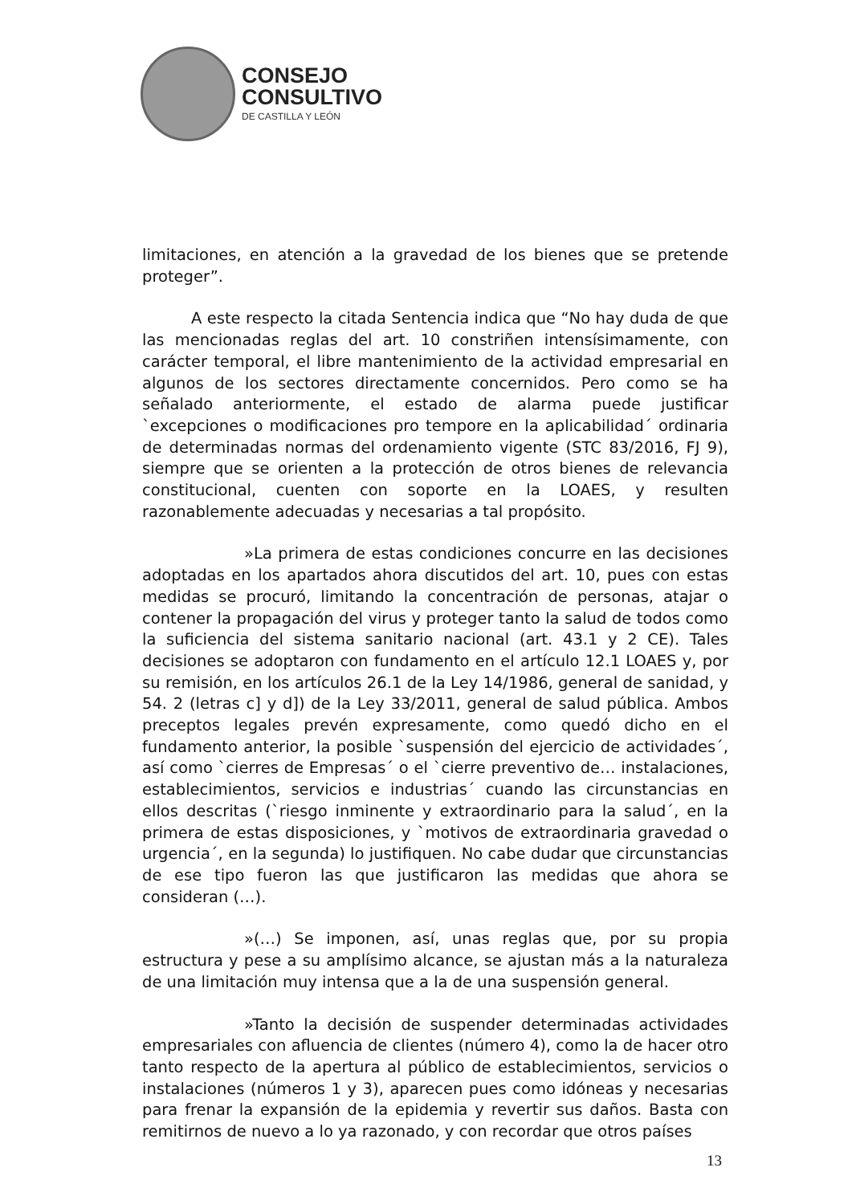CONSEJO
CONSULTIVO
DE CASTILLA Y LEÓN
limitaciones, en atención a la gravedad de los bienes que se pretende proteger”.
A este respecto la citada Sentencia indica que “No hay duda de que las mencionadas reglas del art. 10 constriñen intensísimamente, con carácter temporal, el libre mantenimiento de la actividad empresarial en algunos de los sectores directamente concernidos. Pero como se ha señalado anteriormente, el estado de alarma puede justificar `excepciones o modificaciones pro tempore en la aplicabilidad´ ordinaria de determinadas normas del ordenamiento vigente (STC 83/2016, FJ 9), siempre que se orienten a la protección de otros bienes de relevancia constitucional, cuenten con soporte en la LOAES, y resulten razonablemente adecuadas y necesarias a tal propósito.
»La primera de estas condiciones concurre en las decisiones adoptadas en los apartados ahora discutidos del art. 10, pues con estas medidas se procuró, limitando la concentración de personas, atajar o contener la propagación del virus y proteger tanto la salud de todos como la suficiencia del sistema sanitario nacional (art. 43.1 y 2 CE). Tales decisiones se adoptaron con fundamento en el artículo 12.1 LOAES y, por su remisión, en los artículos 26.1 de la Ley 14/1986, general de sanidad, y 54. 2 (letras c] y d]) de la Ley 33/2011, general de salud pública. Ambos preceptos legales prevén expresamente, como quedó dicho en el fundamento anterior, la posible `suspensión del ejercicio de actividades´, así como `cierres de Empresas´ o el `cierre preventivo de… instalaciones, establecimientos, servicios e industrias´ cuando las circunstancias en ellos descritas (`riesgo inminente y extraordinario para la salud´, en la primera de estas disposiciones, y `motivos de extraordinaria gravedad o urgencia´, en la segunda) lo justifiquen. No cabe dudar que circunstancias de ese tipo fueron las que justificaron las medidas que ahora se consideran (…).
»(…) Se imponen, así, unas reglas que, por su propia estructura y pese a su amplísimo alcance, se ajustan más a la naturaleza de una limitación muy intensa que a la de una suspensión general.
»Tanto la decisión de suspender determinadas actividades empresariales con afluencia de clientes (número 4), como la de hacer otro tanto respecto de la apertura al público de establecimientos, servicios o instalaciones (números 1 y 3), aparecen pues como idóneas y necesarias para frenar la expansión de la epidemia y revertir sus daños. Basta con remitirnos de nuevo a lo ya razonado, y con recordar que otros países
13